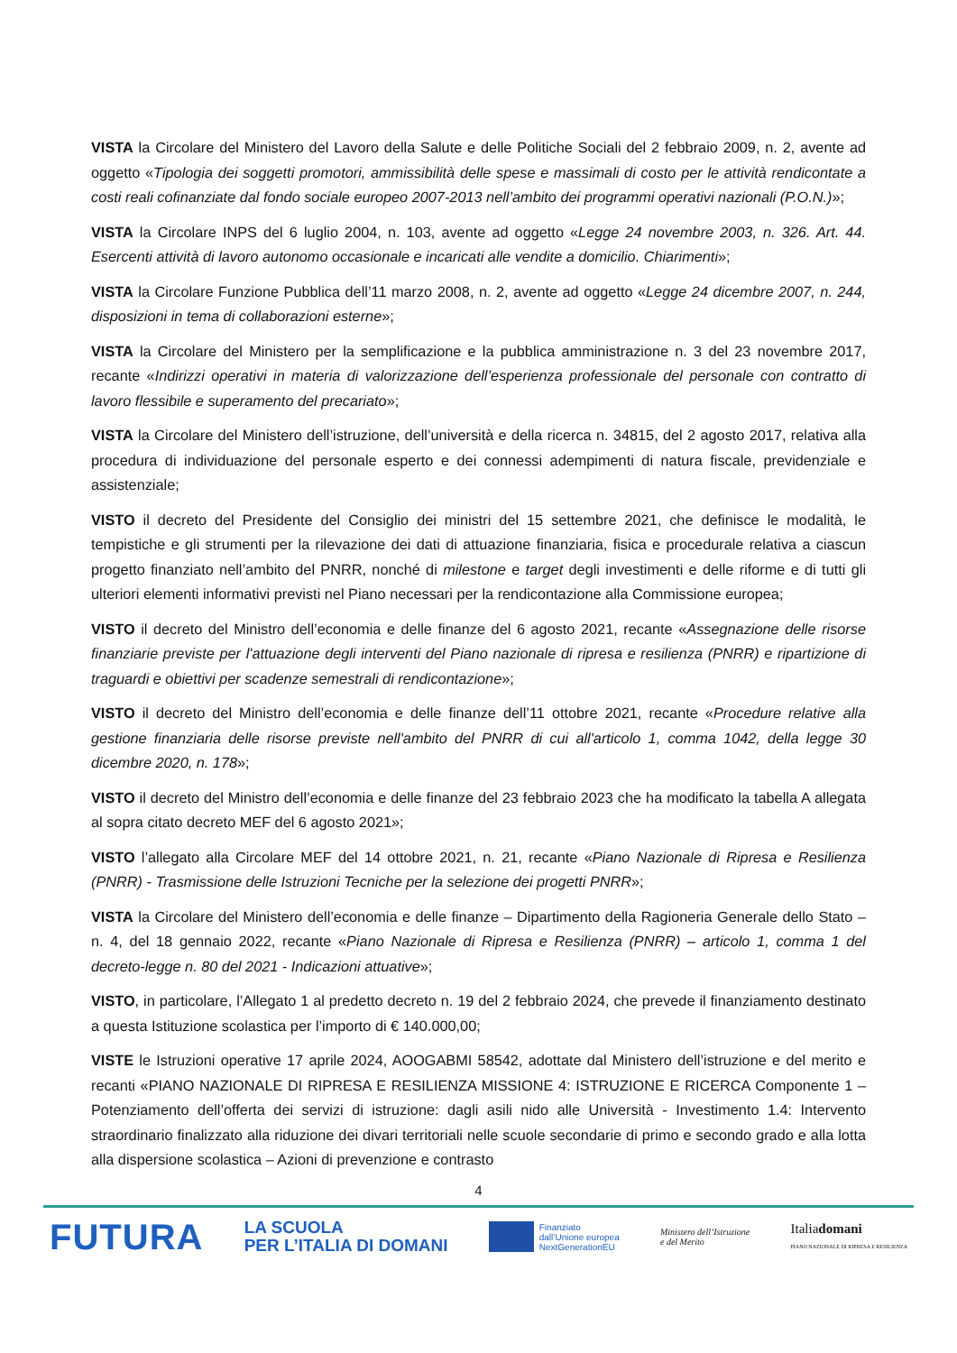VISTA la Circolare del Ministero del Lavoro della Salute e delle Politiche Sociali del 2 febbraio 2009, n. 2, avente ad oggetto «Tipologia dei soggetti promotori, ammissibilità delle spese e massimali di costo per le attività rendicontate a costi reali cofinanziate dal fondo sociale europeo 2007-2013 nell’ambito dei programmi operativi nazionali (P.O.N.)»;
VISTA la Circolare INPS del 6 luglio 2004, n. 103, avente ad oggetto «Legge 24 novembre 2003, n. 326. Art. 44. Esercenti attività di lavoro autonomo occasionale e incaricati alle vendite a domicilio. Chiarimenti»;
VISTA la Circolare Funzione Pubblica dell’11 marzo 2008, n. 2, avente ad oggetto «Legge 24 dicembre 2007, n. 244, disposizioni in tema di collaborazioni esterne»;
VISTA la Circolare del Ministero per la semplificazione e la pubblica amministrazione n. 3 del 23 novembre 2017, recante «Indirizzi operativi in materia di valorizzazione dell’esperienza professionale del personale con contratto di lavoro flessibile e superamento del precariato»;
VISTA la Circolare del Ministero dell’istruzione, dell’università e della ricerca n. 34815, del 2 agosto 2017, relativa alla procedura di individuazione del personale esperto e dei connessi adempimenti di natura fiscale, previdenziale e assistenziale;
VISTO il decreto del Presidente del Consiglio dei ministri del 15 settembre 2021, che definisce le modalità, le tempistiche e gli strumenti per la rilevazione dei dati di attuazione finanziaria, fisica e procedurale relativa a ciascun progetto finanziato nell’ambito del PNRR, nonché di milestone e target degli investimenti e delle riforme e di tutti gli ulteriori elementi informativi previsti nel Piano necessari per la rendicontazione alla Commissione europea;
VISTO il decreto del Ministro dell’economia e delle finanze del 6 agosto 2021, recante «Assegnazione delle risorse finanziarie previste per l'attuazione degli interventi del Piano nazionale di ripresa e resilienza (PNRR) e ripartizione di traguardi e obiettivi per scadenze semestrali di rendicontazione»;
VISTO il decreto del Ministro dell’economia e delle finanze dell’11 ottobre 2021, recante «Procedure relative alla gestione finanziaria delle risorse previste nell'ambito del PNRR di cui all'articolo 1, comma 1042, della legge 30 dicembre 2020, n. 178»;
VISTO il decreto del Ministro dell’economia e delle finanze del 23 febbraio 2023 che ha modificato la tabella A allegata al sopra citato decreto MEF del 6 agosto 2021»;
VISTO l’allegato alla Circolare MEF del 14 ottobre 2021, n. 21, recante «Piano Nazionale di Ripresa e Resilienza (PNRR) - Trasmissione delle Istruzioni Tecniche per la selezione dei progetti PNRR»;
VISTA la Circolare del Ministero dell’economia e delle finanze – Dipartimento della Ragioneria Generale dello Stato – n. 4, del 18 gennaio 2022, recante «Piano Nazionale di Ripresa e Resilienza (PNRR) – articolo 1, comma 1 del decreto-legge n. 80 del 2021 - Indicazioni attuative»;
VISTO, in particolare, l’Allegato 1 al predetto decreto n. 19 del 2 febbraio 2024, che prevede il finanziamento destinato a questa Istituzione scolastica per l’importo di € 140.000,00;
VISTE le Istruzioni operative 17 aprile 2024, AOOGABMI 58542, adottate dal Ministero dell’istruzione e del merito e recanti «PIANO NAZIONALE DI RIPRESA E RESILIENZA MISSIONE 4: ISTRUZIONE E RICERCA Componente 1 – Potenziamento dell’offerta dei servizi di istruzione: dagli asili nido alle Università - Investimento 1.4: Intervento straordinario finalizzato alla riduzione dei divari territoriali nelle scuole secondarie di primo e secondo grado e alla lotta alla dispersione scolastica – Azioni di prevenzione e contrasto
4
FUTURA
LA SCUOLA
PER L’ITALIA DI DOMANI
Finanziato
dall’Unione europea
NextGenerationEU
Ministero dell’Istruzione
e del Merito
Italiadomani
PIANO NAZIONALE DI RIPRESA E RESILIENZA